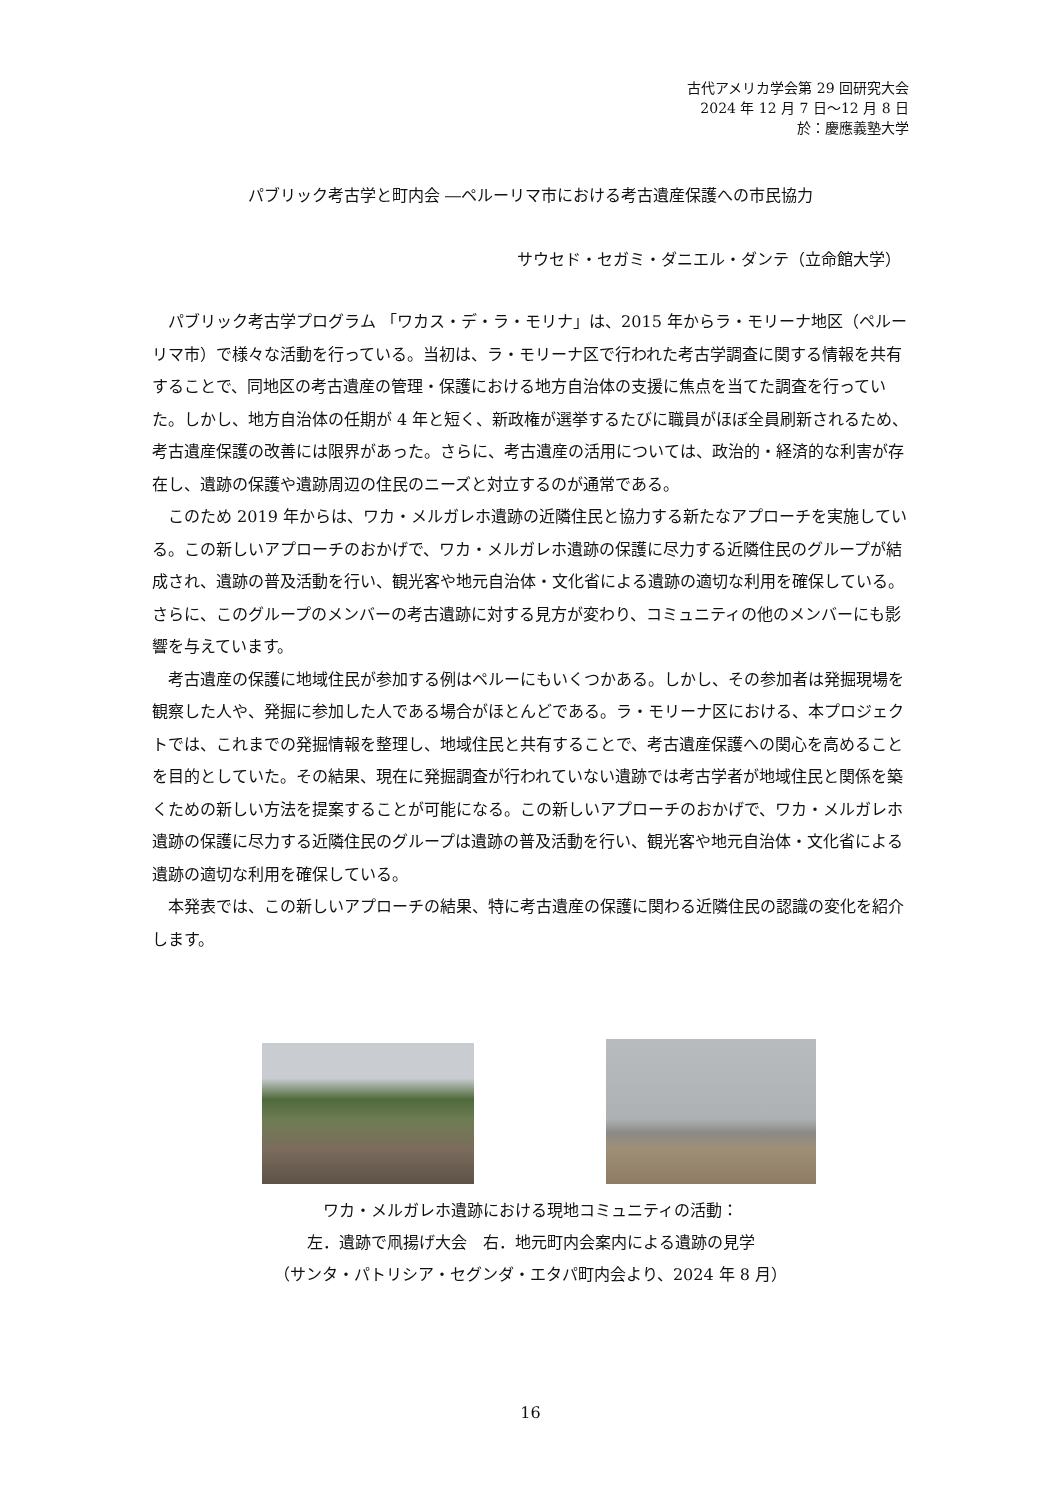古代アメリカ学会第 29 回研究大会
2024 年 12 月 7 日～12 月 8 日
於：慶應義塾大学
パブリック考古学と町内会 ―ペルーリマ市における考古遺産保護への市民協力
サウセド・セガミ・ダニエル・ダンテ（立命館大学）
パブリック考古学プログラム 「ワカス・デ・ラ・モリナ」は、2015 年からラ・モリーナ地区（ペルーリマ市）で様々な活動を行っている。当初は、ラ・モリーナ区で行われた考古学調査に関する情報を共有することで、同地区の考古遺産の管理・保護における地方自治体の支援に焦点を当てた調査を行っていた。しかし、地方自治体の任期が 4 年と短く、新政権が選挙するたびに職員がほぼ全員刷新されるため、考古遺産保護の改善には限界があった。さらに、考古遺産の活用については、政治的・経済的な利害が存在し、遺跡の保護や遺跡周辺の住民のニーズと対立するのが通常である。
このため 2019 年からは、ワカ・メルガレホ遺跡の近隣住民と協力する新たなアプローチを実施している。この新しいアプローチのおかげで、ワカ・メルガレホ遺跡の保護に尽力する近隣住民のグループが結成され、遺跡の普及活動を行い、観光客や地元自治体・文化省による遺跡の適切な利用を確保している。さらに、このグループのメンバーの考古遺跡に対する見方が変わり、コミュニティの他のメンバーにも影響を与えています。
考古遺産の保護に地域住民が参加する例はペルーにもいくつかある。しかし、その参加者は発掘現場を観察した人や、発掘に参加した人である場合がほとんどである。ラ・モリーナ区における、本プロジェクトでは、これまでの発掘情報を整理し、地域住民と共有することで、考古遺産保護への関心を高めることを目的としていた。その結果、現在に発掘調査が行われていない遺跡では考古学者が地域住民と関係を築くための新しい方法を提案することが可能になる。この新しいアプローチのおかげで、ワカ・メルガレホ遺跡の保護に尽力する近隣住民のグループは遺跡の普及活動を行い、観光客や地元自治体・文化省による遺跡の適切な利用を確保している。
本発表では、この新しいアプローチの結果、特に考古遺産の保護に関わる近隣住民の認識の変化を紹介します。
ワカ・メルガレホ遺跡における現地コミュニティの活動：
左．遺跡で凧揚げ大会　右．地元町内会案内による遺跡の見学
（サンタ・パトリシア・セグンダ・エタパ町内会より、2024 年 8 月）
16